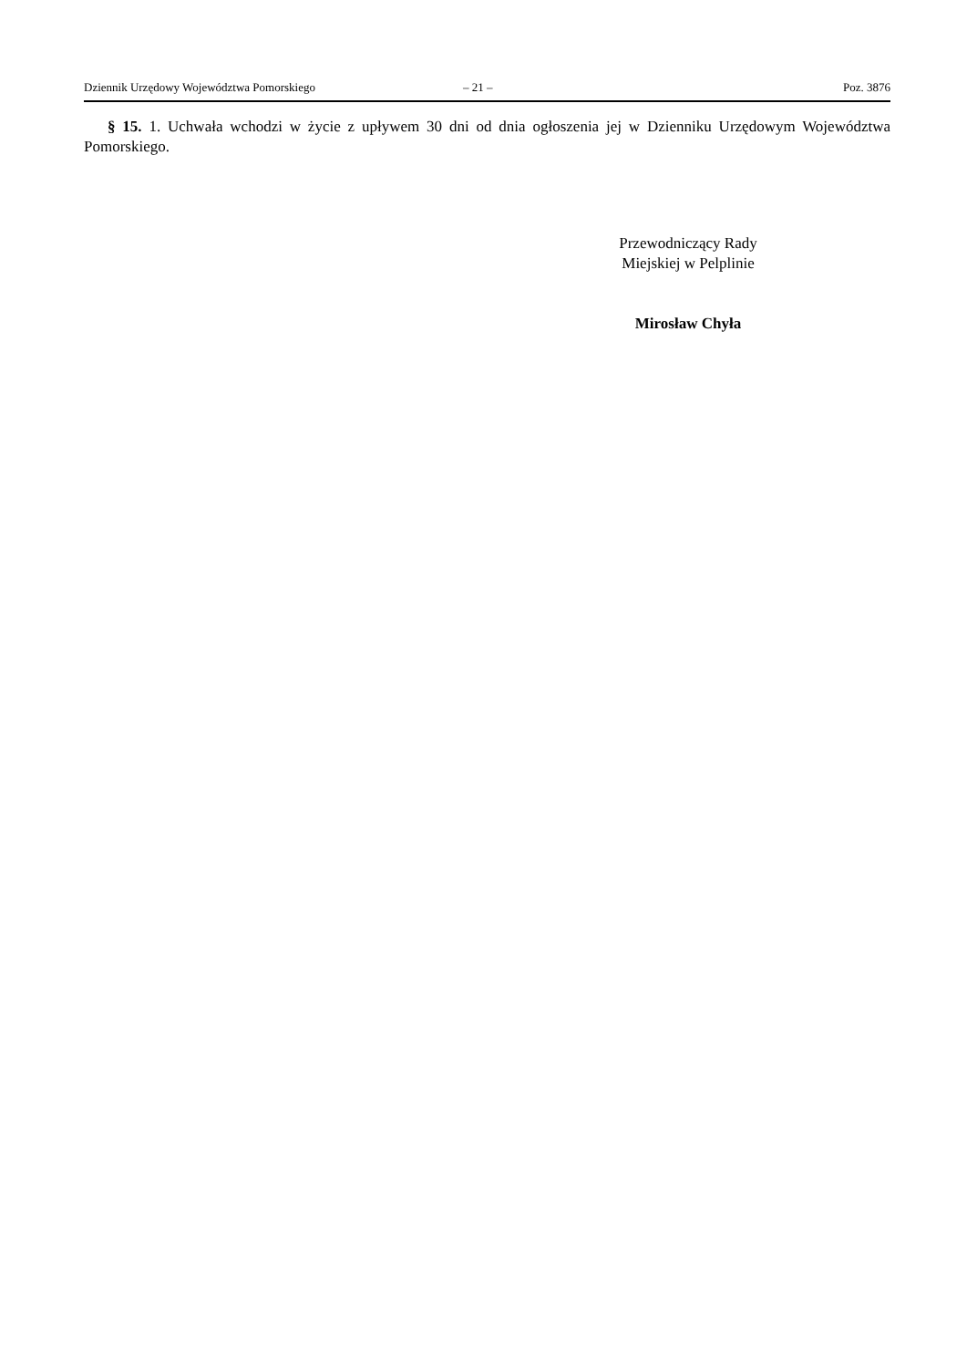Dziennik Urzędowy Województwa Pomorskiego – 21 – Poz. 3876
§ 15. 1. Uchwała wchodzi w życie z upływem 30 dni od dnia ogłoszenia jej w Dzienniku Urzędowym Województwa Pomorskiego.
Przewodniczący Rady
Miejskiej w Pelplinie
Mirosław Chyła